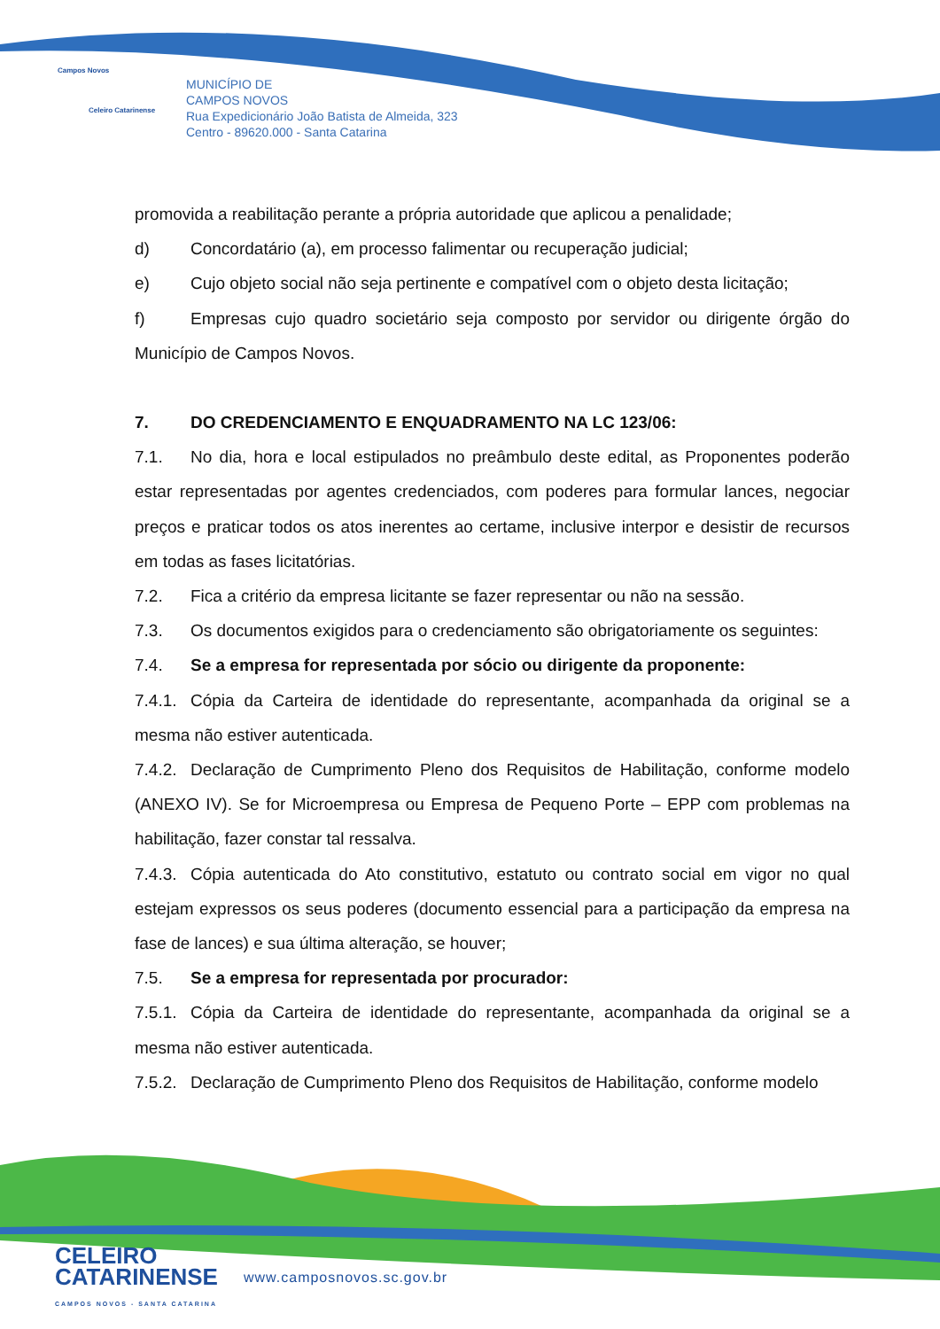Campos Novos
Celeiro Catarinense
MUNICÍPIO DE
CAMPOS NOVOS
Rua Expedicionário João Batista de Almeida, 323
Centro - 89620.000 - Santa Catarina
promovida a reabilitação perante a própria autoridade que aplicou a penalidade;
d) Concordatário (a), em processo falimentar ou recuperação judicial;
e) Cujo objeto social não seja pertinente e compatível com o objeto desta licitação;
f) Empresas cujo quadro societário seja composto por servidor ou dirigente órgão do Município de Campos Novos.
7. DO CREDENCIAMENTO E ENQUADRAMENTO NA LC 123/06:
7.1. No dia, hora e local estipulados no preâmbulo deste edital, as Proponentes poderão estar representadas por agentes credenciados, com poderes para formular lances, negociar preços e praticar todos os atos inerentes ao certame, inclusive interpor e desistir de recursos em todas as fases licitatórias.
7.2. Fica a critério da empresa licitante se fazer representar ou não na sessão.
7.3. Os documentos exigidos para o credenciamento são obrigatoriamente os seguintes:
7.4. Se a empresa for representada por sócio ou dirigente da proponente:
7.4.1. Cópia da Carteira de identidade do representante, acompanhada da original se a mesma não estiver autenticada.
7.4.2. Declaração de Cumprimento Pleno dos Requisitos de Habilitação, conforme modelo (ANEXO IV). Se for Microempresa ou Empresa de Pequeno Porte – EPP com problemas na habilitação, fazer constar tal ressalva.
7.4.3. Cópia autenticada do Ato constitutivo, estatuto ou contrato social em vigor no qual estejam expressos os seus poderes (documento essencial para a participação da empresa na fase de lances) e sua última alteração, se houver;
7.5. Se a empresa for representada por procurador:
7.5.1. Cópia da Carteira de identidade do representante, acompanhada da original se a mesma não estiver autenticada.
7.5.2. Declaração de Cumprimento Pleno dos Requisitos de Habilitação, conforme modelo
CELEIRO
CATARINENSE
CAMPOS NOVOS - SANTA CATARINA
www.camposnovos.sc.gov.br